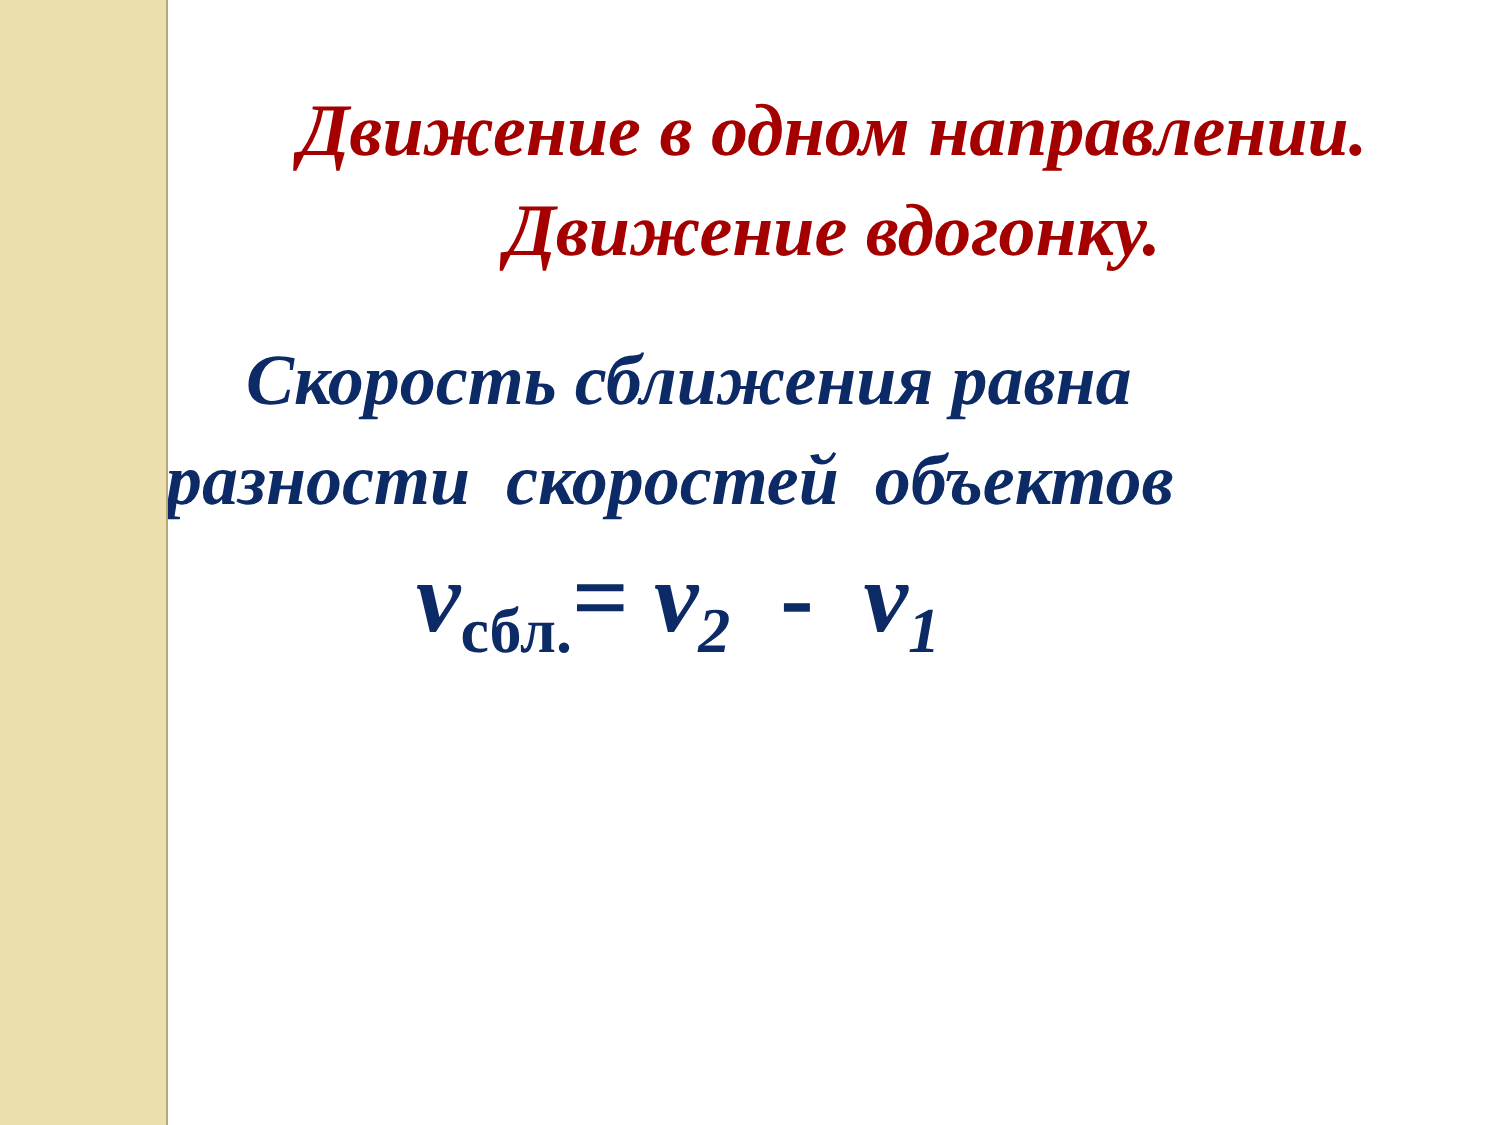Движение в одном направлении.
Движение вдогонку.
Скорость сближения равна
разности скоростей объектов
v<sub>сбл.</sub>= v<sub>2</sub> - v<sub>1</sub>